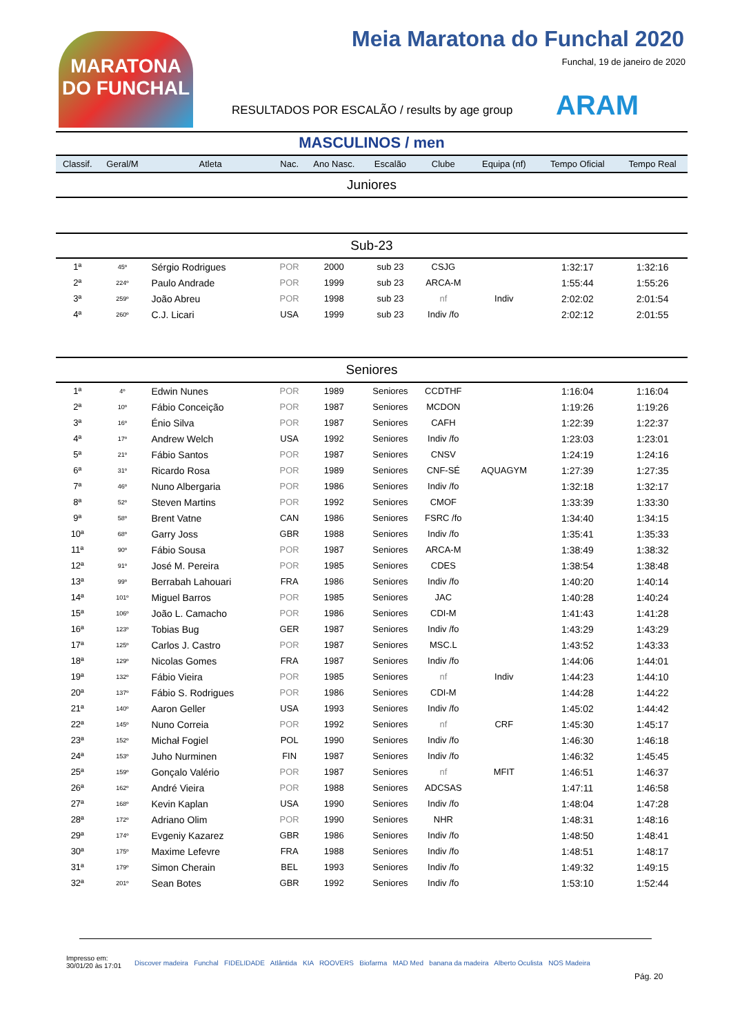MARATONA DO FUNCHAL
Meia Maratona do Funchal 2020
Funchal, 19 de janeiro de 2020
RESULTADOS POR ESCALÃO / results by age group
ARAM
MASCULINOS / men
| Classif. | Geral/M | Atleta | Nac. | Ano Nasc. | Escalão | Clube | Equipa (nf) | Tempo Oficial | Tempo Real |
| --- | --- | --- | --- | --- | --- | --- | --- | --- | --- |
| Juniores | | | | | | | | | |
| Sub-23 | | | | | | | | | |
| 1ª | 45º | Sérgio Rodrigues | POR | 2000 | sub 23 | CSJG | | 1:32:17 | 1:32:16 |
| 2ª | 224º | Paulo Andrade | POR | 1999 | sub 23 | ARCA-M | | 1:55:44 | 1:55:26 |
| 3ª | 259º | João Abreu | POR | 1998 | sub 23 | nf | Indiv | 2:02:02 | 2:01:54 |
| 4ª | 260º | C.J. Licari | USA | 1999 | sub 23 | Indiv /fo | | 2:02:12 | 2:01:55 |
| Seniores | | | | | | | | | |
| 1ª | 4º | Edwin Nunes | POR | 1989 | Seniores | CCDTHF | | 1:16:04 | 1:16:04 |
| 2ª | 10º | Fábio Conceição | POR | 1987 | Seniores | MCDON | | 1:19:26 | 1:19:26 |
| 3ª | 16º | Énio Silva | POR | 1987 | Seniores | CAFH | | 1:22:39 | 1:22:37 |
| 4ª | 17º | Andrew Welch | USA | 1992 | Seniores | Indiv /fo | | 1:23:03 | 1:23:01 |
| 5ª | 21º | Fábio Santos | POR | 1987 | Seniores | CNSV | | 1:24:19 | 1:24:16 |
| 6ª | 31º | Ricardo Rosa | POR | 1989 | Seniores | CNF-SÉ | AQUAGYM | 1:27:39 | 1:27:35 |
| 7ª | 46º | Nuno Albergaria | POR | 1986 | Seniores | Indiv /fo | | 1:32:18 | 1:32:17 |
| 8ª | 52º | Steven Martins | POR | 1992 | Seniores | CMOF | | 1:33:39 | 1:33:30 |
| 9ª | 58º | Brent Vatne | CAN | 1986 | Seniores | FSRC /fo | | 1:34:40 | 1:34:15 |
| 10ª | 68º | Garry Joss | GBR | 1988 | Seniores | Indiv /fo | | 1:35:41 | 1:35:33 |
| 11ª | 90º | Fábio Sousa | POR | 1987 | Seniores | ARCA-M | | 1:38:49 | 1:38:32 |
| 12ª | 91º | José M. Pereira | POR | 1985 | Seniores | CDES | | 1:38:54 | 1:38:48 |
| 13ª | 99º | Berrabah Lahouari | FRA | 1986 | Seniores | Indiv /fo | | 1:40:20 | 1:40:14 |
| 14ª | 101º | Miguel Barros | POR | 1985 | Seniores | JAC | | 1:40:28 | 1:40:24 |
| 15ª | 106º | João L. Camacho | POR | 1986 | Seniores | CDI-M | | 1:41:43 | 1:41:28 |
| 16ª | 123º | Tobias Bug | GER | 1987 | Seniores | Indiv /fo | | 1:43:29 | 1:43:29 |
| 17ª | 125º | Carlos J. Castro | POR | 1987 | Seniores | MSC.L | | 1:43:52 | 1:43:33 |
| 18ª | 129º | Nicolas Gomes | FRA | 1987 | Seniores | Indiv /fo | | 1:44:06 | 1:44:01 |
| 19ª | 132º | Fábio Vieira | POR | 1985 | Seniores | nf | Indiv | 1:44:23 | 1:44:10 |
| 20ª | 137º | Fábio S. Rodrigues | POR | 1986 | Seniores | CDI-M | | 1:44:28 | 1:44:22 |
| 21ª | 140º | Aaron Geller | USA | 1993 | Seniores | Indiv /fo | | 1:45:02 | 1:44:42 |
| 22ª | 145º | Nuno Correia | POR | 1992 | Seniores | nf | CRF | 1:45:30 | 1:45:17 |
| 23ª | 152º | Michał Fogiel | POL | 1990 | Seniores | Indiv /fo | | 1:46:30 | 1:46:18 |
| 24ª | 153º | Juho Nurminen | FIN | 1987 | Seniores | Indiv /fo | | 1:46:32 | 1:45:45 |
| 25ª | 159º | Gonçalo Valério | POR | 1987 | Seniores | nf | MFIT | 1:46:51 | 1:46:37 |
| 26ª | 162º | André Vieira | POR | 1988 | Seniores | ADCSAS | | 1:47:11 | 1:46:58 |
| 27ª | 168º | Kevin Kaplan | USA | 1990 | Seniores | Indiv /fo | | 1:48:04 | 1:47:28 |
| 28ª | 172º | Adriano Olim | POR | 1990 | Seniores | NHR | | 1:48:31 | 1:48:16 |
| 29ª | 174º | Evgeniy Kazarez | GBR | 1986 | Seniores | Indiv /fo | | 1:48:50 | 1:48:41 |
| 30ª | 175º | Maxime Lefevre | FRA | 1988 | Seniores | Indiv /fo | | 1:48:51 | 1:48:17 |
| 31ª | 179º | Simon Cherain | BEL | 1993 | Seniores | Indiv /fo | | 1:49:32 | 1:49:15 |
| 32ª | 201º | Sean Botes | GBR | 1992 | Seniores | Indiv /fo | | 1:53:10 | 1:52:44 |
Impresso em:
30/01/20 às 17:01
Discover madeira Funchal FIDELIDADE Atlântida KIA ROOVERS Biofarma MAD Med banana da madeira Alberto Oculista NOS Madeira
Pág. 20